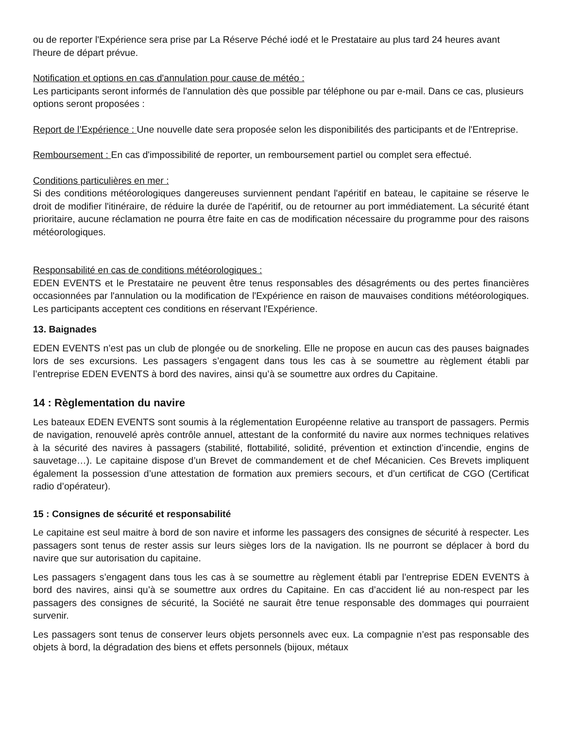ou de reporter l'Expérience sera prise par La Réserve Péché iodé et le Prestataire au plus tard 24 heures avant l'heure de départ prévue.
Notification et options en cas d'annulation pour cause de météo :
Les participants seront informés de l'annulation dès que possible par téléphone ou par e-mail. Dans ce cas, plusieurs options seront proposées :
Report de l’Expérience : Une nouvelle date sera proposée selon les disponibilités des participants et de l'Entreprise.
Remboursement : En cas d'impossibilité de reporter, un remboursement partiel ou complet sera effectué.
Conditions particulières en mer :
Si des conditions météorologiques dangereuses surviennent pendant l'apéritif en bateau, le capitaine se réserve le droit de modifier l'itinéraire, de réduire la durée de l'apéritif, ou de retourner au port immédiatement. La sécurité étant prioritaire, aucune réclamation ne pourra être faite en cas de modification nécessaire du programme pour des raisons météorologiques.
Responsabilité en cas de conditions météorologiques :
EDEN EVENTS et le Prestataire ne peuvent être tenus responsables des désagréments ou des pertes financières occasionnées par l'annulation ou la modification de l'Expérience en raison de mauvaises conditions météorologiques. Les participants acceptent ces conditions en réservant l'Expérience.
13. Baignades
EDEN EVENTS n’est pas un club de plongée ou de snorkeling. Elle ne propose en aucun cas des pauses baignades lors de ses excursions. Les passagers s’engagent dans tous les cas à se soumettre au règlement établi par l’entreprise EDEN EVENTS à bord des navires, ainsi qu’à se soumettre aux ordres du Capitaine.
14 : Règlementation du navire
Les bateaux EDEN EVENTS sont soumis à la réglementation Européenne relative au transport de passagers. Permis de navigation, renouvelé après contrôle annuel, attestant de la conformité du navire aux normes techniques relatives à la sécurité des navires à passagers (stabilité, flottabilité, solidité, prévention et extinction d’incendie, engins de sauvetage…). Le capitaine dispose d’un Brevet de commandement et de chef Mécanicien. Ces Brevets impliquent également la possession d’une attestation de formation aux premiers secours, et d’un certificat de CGO (Certificat radio d’opérateur).
15 : Consignes de sécurité et responsabilité
Le capitaine est seul maitre à bord de son navire et informe les passagers des consignes de sécurité à respecter. Les passagers sont tenus de rester assis sur leurs sièges lors de la navigation. Ils ne pourront se déplacer à bord du navire que sur autorisation du capitaine.
Les passagers s’engagent dans tous les cas à se soumettre au règlement établi par l’entreprise EDEN EVENTS à bord des navires, ainsi qu’à se soumettre aux ordres du Capitaine. En cas d’accident lié au non-respect par les passagers des consignes de sécurité, la Société ne saurait être tenue responsable des dommages qui pourraient survenir.
Les passagers sont tenus de conserver leurs objets personnels avec eux. La compagnie n’est pas responsable des objets à bord, la dégradation des biens et effets personnels (bijoux, métaux